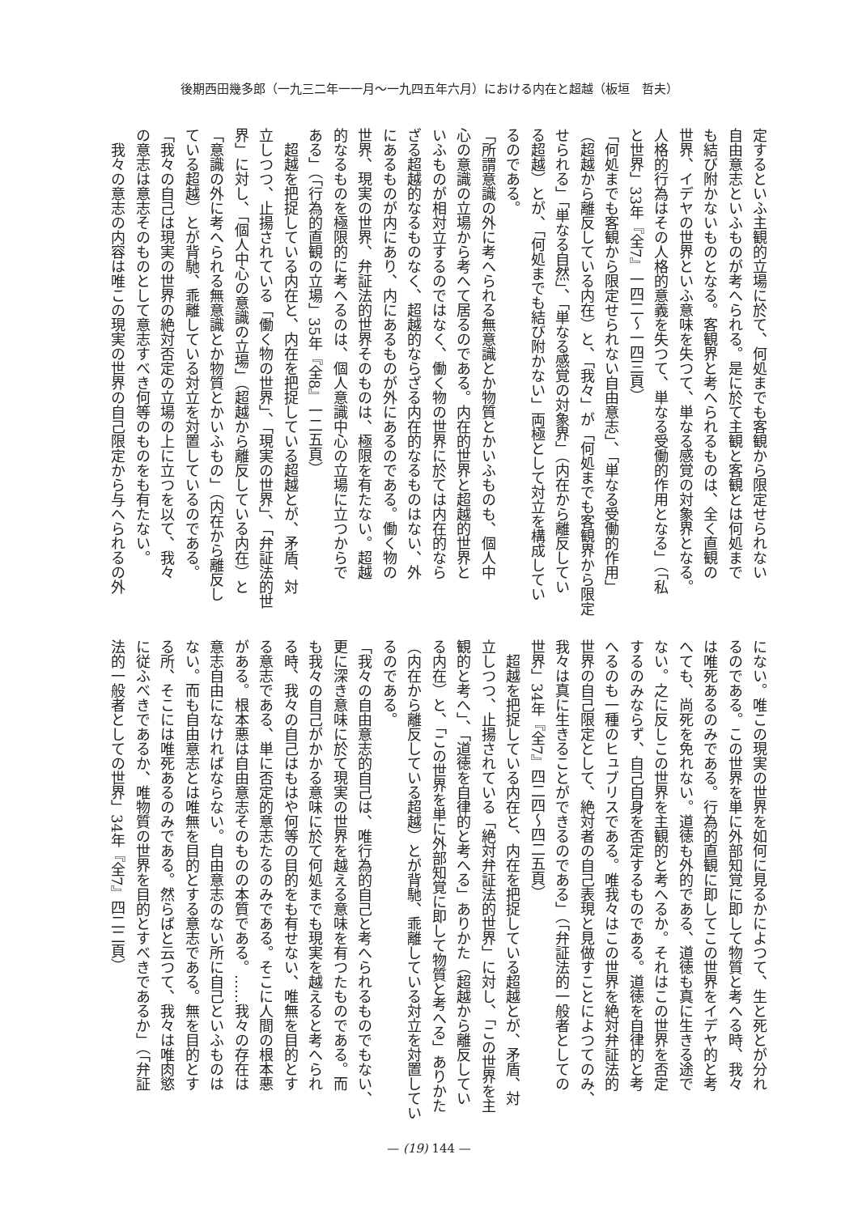後期西田幾多郎（一九三二年一一月～一九四五年六月）における内在と超越（板垣　哲夫）
定するといふ主観的立場に於て、何処までも客観から限定せられない
自由意志といふものが考へられる。是に於て主観と客観とは何処まで
も結び附かないものとなる。客観界と考へられるものは、全く直観の
世界、イデヤの世界といふ意味を失つて、単なる感覚の対象界となる。
人格的行為はその人格的意義を失つて、単なる受働的作用となる」（「私
と世界」33年『全7』一四二～一四三頁）
「何処までも客観から限定せられない自由意志」、「単なる受働的作用」
（超越から離反している内在）と、「我々」が「何処までも客観界から限定
せられる」「単なる自然」、「単なる感覚の対象界」（内在から離反してい
る超越）とが、「何処までも結び附かない」両極として対立を構成してい
るのである。
「所謂意識の外に考へられる無意識とか物質とかいふものも、個人中
心の意識の立場から考へて居るのである。内在的世界と超越的世界と
いふものが相対立するのではなく、働く物の世界に於ては内在的なら
ざる超越的なるものなく、超越的ならざる内在的なるものはない、外
にあるものが内にあり、内にあるものが外にあるのである。働く物の
世界、現実の世界、弁証法的世界そのものは、極限を有たない。超越
的なるものを極限的に考へるのは、個人意識中心の立場に立つからで
ある」（「行為的直観の立場」35年『全8』一二五頁）
　超越を把捉している内在と、内在を把捉している超越とが、矛盾、対
立しつつ、止揚されている「働く物の世界」、「現実の世界」、「弁証法的世
界」に対し、「個人中心の意識の立場」（超越から離反している内在）と
「意識の外に考へられる無意識とか物質とかいふもの」（内在から離反し
ている超越）とが背馳、乖離している対立を対置しているのである。
「我々の自己は現実の世界の絶対否定の立場の上に立つを以て、我々
の意志は意志そのものとして意志すべき何等のものをも有たない。
　我々の意志の内容は唯この現実の世界の自己限定から与へられるの外
にない。唯この現実の世界を如何に見るかによつて、生と死とが分れ
るのである。この世界を単に外部知覚に即して物質と考へる時、我々
は唯死あるのみである。行為的直観に即してこの世界をイデヤ的と考
へても、尚死を免れない。道徳も外的である、道徳も真に生きる途で
ない。之に反しこの世界を主観的と考へるか。それはこの世界を否定
するのみならず、自己自身を否定するものである。道徳を自律的と考
へるのも一種のヒュブリスである。唯我々はこの世界を絶対弁証法的
世界の自己限定として、絶対者の自己表現と見做すことによつてのみ、
我々は真に生きることができるのである」（「弁証法的一般者としての
世界」34年『全7』四二四～四二五頁）
　超越を把捉している内在と、内在を把捉している超越とが、矛盾、対
立しつつ、止揚されている「絶対弁証法的世界」に対し、「この世界を主
観的と考へ」、「道徳を自律的と考へる」ありかた（超越から離反してい
る内在）と、「この世界を単に外部知覚に即して物質と考へる」ありかた
（内在から離反している超越）とが背馳、乖離している対立を対置してい
るのである。
「我々の自由意志的自己は、唯行為的自己と考へられるものでもない、
更に深き意味に於て現実の世界を越える意味を有つたものである。而
も我々の自己がかかる意味に於て何処までも現実を越えると考へられ
る時、我々の自己はもはや何等の目的をも有せない、唯無を目的とす
る意志である、単に否定的意志たるのみである。そこに人間の根本悪
がある。根本悪は自由意志そのものの本質である。……我々の存在は
意志自由になければならない。自由意志のない所に自己といふものは
ない。而も自由意志とは唯無を目的とする意志である。無を目的とす
る所、そこには唯死あるのみである。然らばと云つて、我々は唯肉慾
に従ふべきであるか、唯物質の世界を目的とすべきであるか」（「弁証
法的一般者としての世界」34年『全7』四二二頁）
— (19) 144 —